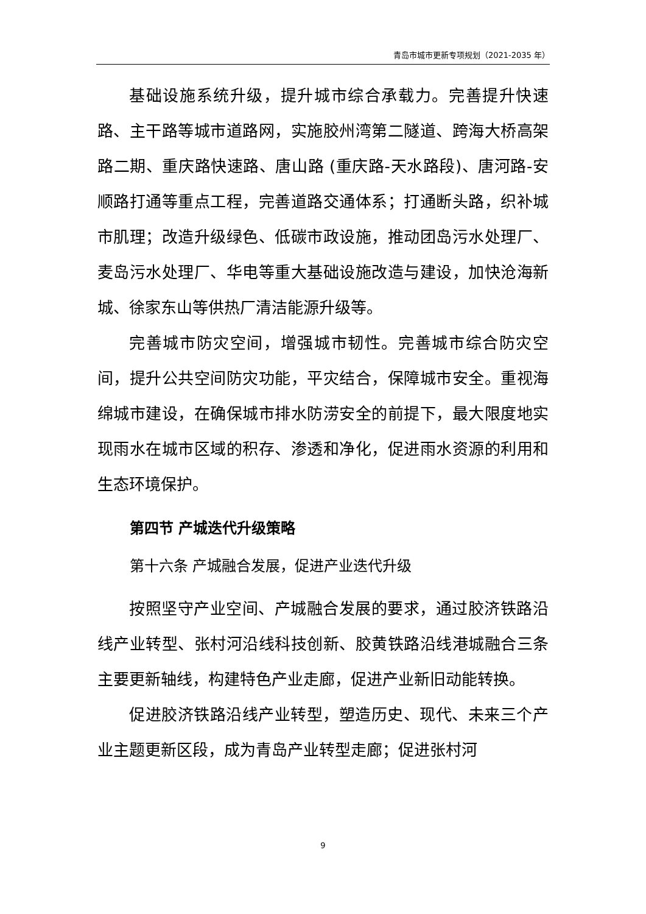青岛市城市更新专项规划（2021-2035 年）
基础设施系统升级，提升城市综合承载力。完善提升快速路、主干路等城市道路网，实施胶州湾第二隧道、跨海大桥高架路二期、重庆路快速路、唐山路 (重庆路-天水路段)、唐河路-安顺路打通等重点工程，完善道路交通体系；打通断头路，织补城市肌理；改造升级绿色、低碳市政设施，推动团岛污水处理厂、麦岛污水处理厂、华电等重大基础设施改造与建设，加快沧海新城、徐家东山等供热厂清洁能源升级等。
完善城市防灾空间，增强城市韧性。完善城市综合防灾空间，提升公共空间防灾功能，平灾结合，保障城市安全。重视海绵城市建设，在确保城市排水防涝安全的前提下，最大限度地实现雨水在城市区域的积存、渗透和净化，促进雨水资源的利用和生态环境保护。
第四节 产城迭代升级策略
第十六条 产城融合发展，促进产业迭代升级
按照坚守产业空间、产城融合发展的要求，通过胶济铁路沿线产业转型、张村河沿线科技创新、胶黄铁路沿线港城融合三条主要更新轴线，构建特色产业走廊，促进产业新旧动能转换。
促进胶济铁路沿线产业转型，塑造历史、现代、未来三个产业主题更新区段，成为青岛产业转型走廊；促进张村河
9